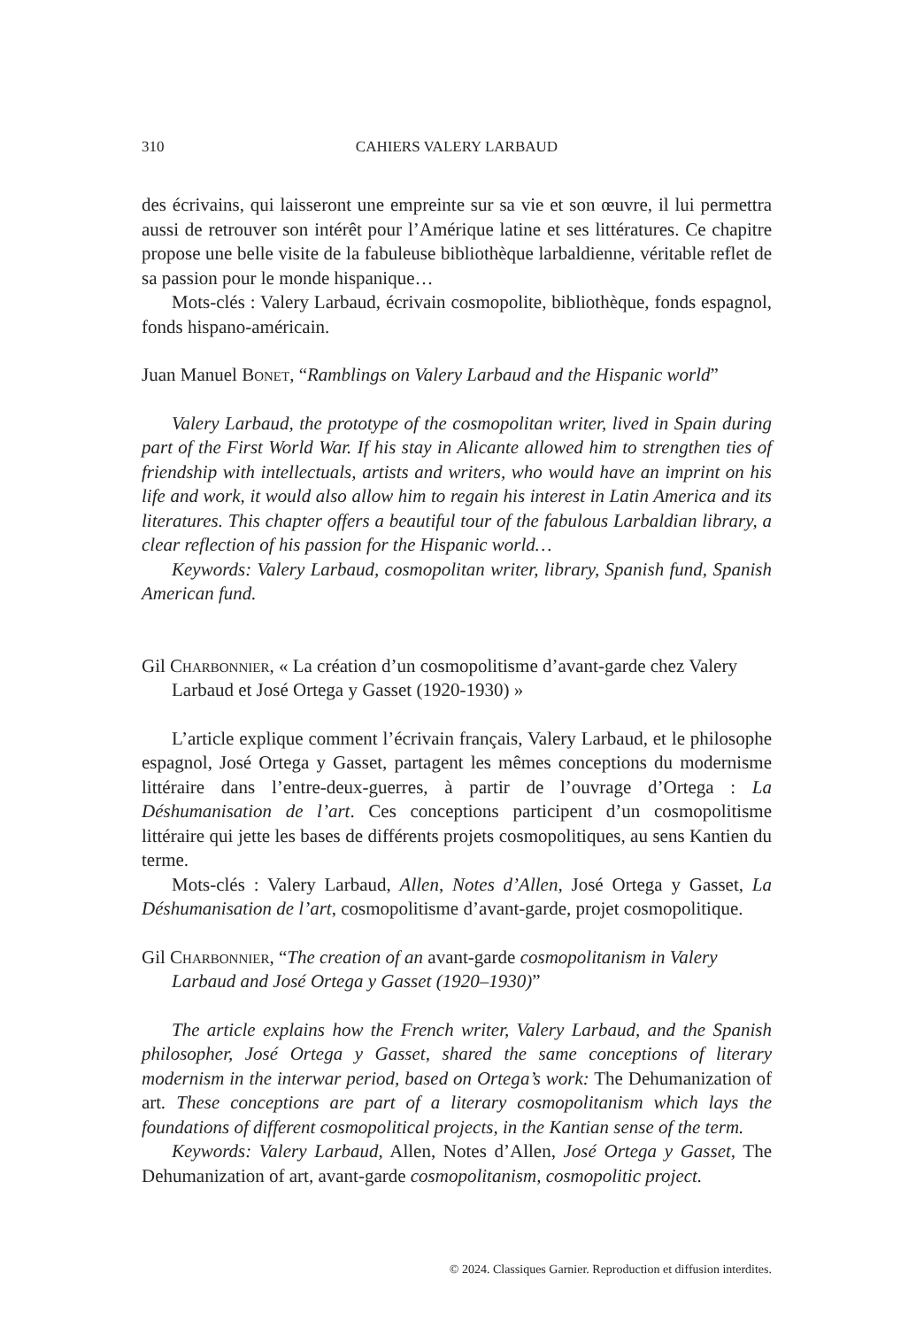310 CAHIERS VALERY LARBAUD
des écrivains, qui laisseront une empreinte sur sa vie et son œuvre, il lui permettra aussi de retrouver son intérêt pour l’Amérique latine et ses littératures. Ce chapitre propose une belle visite de la fabuleuse bibliothèque larbaldienne, véritable reflet de sa passion pour le monde hispanique…
Mots-clés : Valery Larbaud, écrivain cosmopolite, bibliothèque, fonds espagnol, fonds hispano-américain.
Juan Manuel Bonet, “Ramblings on Valery Larbaud and the Hispanic world”
Valery Larbaud, the prototype of the cosmopolitan writer, lived in Spain during part of the First World War. If his stay in Alicante allowed him to strengthen ties of friendship with intellectuals, artists and writers, who would have an imprint on his life and work, it would also allow him to regain his interest in Latin America and its literatures. This chapter offers a beautiful tour of the fabulous Larbaldian library, a clear reflection of his passion for the Hispanic world…
Keywords: Valery Larbaud, cosmopolitan writer, library, Spanish fund, Spanish American fund.
Gil Charbonnier, « La création d’un cosmopolitisme d’avant-garde chez Valery Larbaud et José Ortega y Gasset (1920-1930) »
L’article explique comment l’écrivain français, Valery Larbaud, et le philosophe espagnol, José Ortega y Gasset, partagent les mêmes conceptions du modernisme littéraire dans l’entre-deux-guerres, à partir de l’ouvrage d’Ortega : La Déshumanisation de l’art. Ces conceptions participent d’un cosmopolitisme littéraire qui jette les bases de différents projets cosmopolitiques, au sens Kantien du terme.
Mots-clés : Valery Larbaud, Allen, Notes d’Allen, José Ortega y Gasset, La Déshumanisation de l’art, cosmopolitisme d’avant-garde, projet cosmopolitique.
Gil Charbonnier, “The creation of an avant-garde cosmopolitanism in Valery Larbaud and José Ortega y Gasset (1920–1930)”
The article explains how the French writer, Valery Larbaud, and the Spanish philosopher, José Ortega y Gasset, shared the same conceptions of literary modernism in the interwar period, based on Ortega’s work: The Dehumanization of art. These conceptions are part of a literary cosmopolitanism which lays the foundations of different cosmopolitical projects, in the Kantian sense of the term.
Keywords: Valery Larbaud, Allen, Notes d’Allen, José Ortega y Gasset, The Dehumanization of art, avant-garde cosmopolitanism, cosmopolitic project.
© 2024. Classiques Garnier. Reproduction et diffusion interdites.